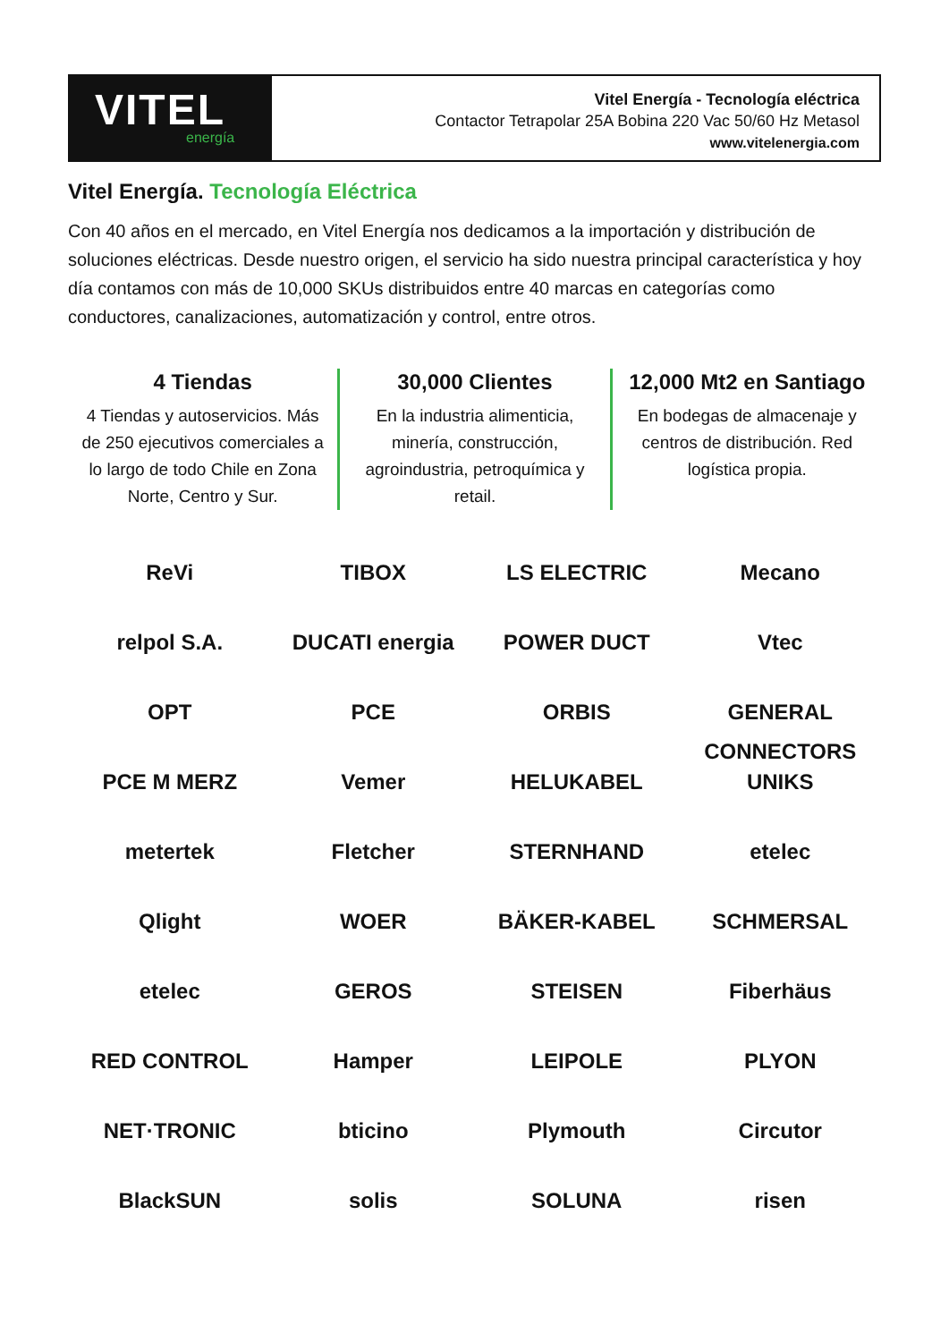VITEL
energía
Vitel Energía - Tecnología eléctrica
Contactor Tetrapolar 25A Bobina 220 Vac 50/60 Hz Metasol
www.vitelenergia.com
Vitel Energía. Tecnología Eléctrica
Con 40 años en el mercado, en Vitel Energía nos dedicamos a la importación y distribución de soluciones eléctricas. Desde nuestro origen, el servicio ha sido nuestra principal característica y hoy día contamos con más de 10,000 SKUs distribuidos entre 40 marcas en categorías como conductores, canalizaciones, automatización y control, entre otros.
4 Tiendas
4 Tiendas y autoservicios. Más de 250 ejecutivos comerciales a lo largo de todo Chile en Zona Norte, Centro y Sur.
30,000 Clientes
En la industria alimenticia, minería, construcción, agroindustria, petroquímica y retail.
12,000 Mt2 en Santiago
En bodegas de almacenaje y centros de distribución. Red logística propia.
ReVi
TIBOX
LS ELECTRIC
Mecano
relpol S.A.
DUCATI energia
POWER DUCT
Vtec
OPT
PCE
ORBIS
GENERAL CONNECTORS
PCE M MERZ
Vemer
HELUKABEL
UNIKS
metertek
Fletcher
STERNHAND
etelec
Qlight
WOER
BÄKER-KABEL
SCHMERSAL
etelec
GEROS
STEISEN
Fiberhäus
RED CONTROL
Hamper
LEIPOLE
PLYON
NET·TRONIC
bticino
Plymouth
Circutor
BlackSUN
solis
SOLUNA
risen